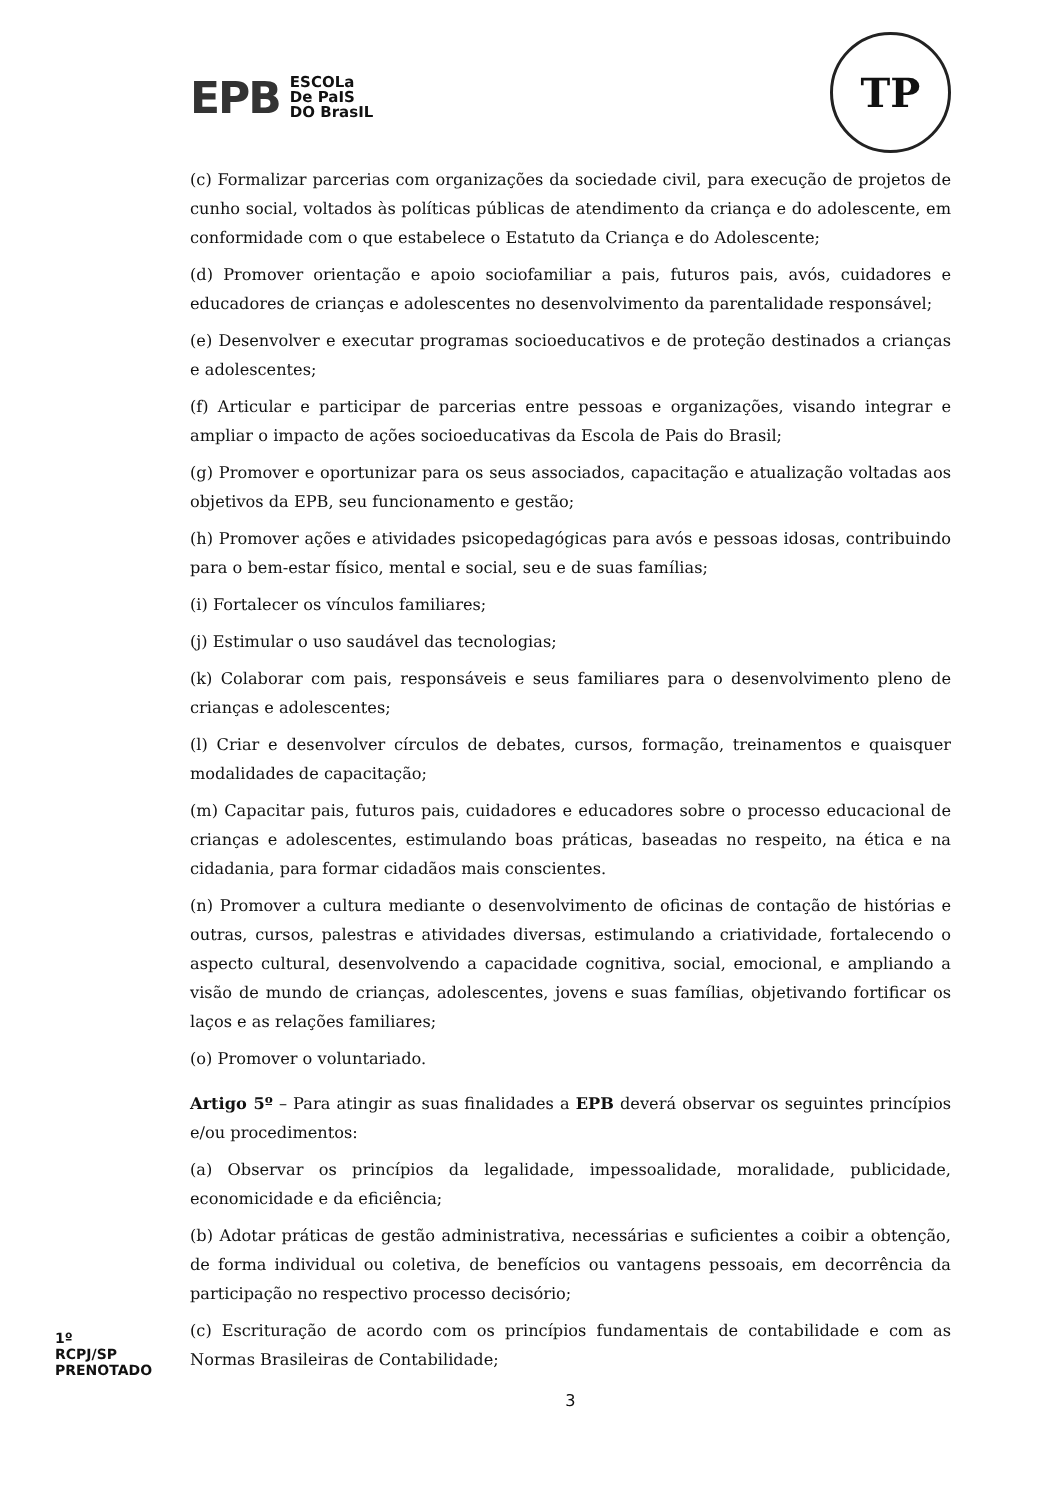EPB
ESCOLa
De PaIS
DO BrasIL
TP
(c) Formalizar parcerias com organizações da sociedade civil, para execução de projetos de cunho social, voltados às políticas públicas de atendimento da criança e do adolescente, em conformidade com o que estabelece o Estatuto da Criança e do Adolescente;
(d) Promover orientação e apoio sociofamiliar a pais, futuros pais, avós, cuidadores e educadores de crianças e adolescentes no desenvolvimento da parentalidade responsável;
(e) Desenvolver e executar programas socioeducativos e de proteção destinados a crianças e adolescentes;
(f) Articular e participar de parcerias entre pessoas e organizações, visando integrar e ampliar o impacto de ações socioeducativas da Escola de Pais do Brasil;
(g) Promover e oportunizar para os seus associados, capacitação e atualização voltadas aos objetivos da EPB, seu funcionamento e gestão;
(h) Promover ações e atividades psicopedagógicas para avós e pessoas idosas, contribuindo para o bem-estar físico, mental e social, seu e de suas famílias;
(i) Fortalecer os vínculos familiares;
(j) Estimular o uso saudável das tecnologias;
(k) Colaborar com pais, responsáveis e seus familiares para o desenvolvimento pleno de crianças e adolescentes;
(l) Criar e desenvolver círculos de debates, cursos, formação, treinamentos e quaisquer modalidades de capacitação;
(m) Capacitar pais, futuros pais, cuidadores e educadores sobre o processo educacional de crianças e adolescentes, estimulando boas práticas, baseadas no respeito, na ética e na cidadania, para formar cidadãos mais conscientes.
(n) Promover a cultura mediante o desenvolvimento de oficinas de contação de histórias e outras, cursos, palestras e atividades diversas, estimulando a criatividade, fortalecendo o aspecto cultural, desenvolvendo a capacidade cognitiva, social, emocional, e ampliando a visão de mundo de crianças, adolescentes, jovens e suas famílias, objetivando fortificar os laços e as relações familiares;
(o) Promover o voluntariado.
Artigo 5º – Para atingir as suas finalidades a EPB deverá observar os seguintes princípios e/ou procedimentos:
(a) Observar os princípios da legalidade, impessoalidade, moralidade, publicidade, economicidade e da eficiência;
(b) Adotar práticas de gestão administrativa, necessárias e suficientes a coibir a obtenção, de forma individual ou coletiva, de benefícios ou vantagens pessoais, em decorrência da participação no respectivo processo decisório;
(c) Escrituração de acordo com os princípios fundamentais de contabilidade e com as Normas Brasileiras de Contabilidade;
3
1º RCPJ/SP PRENOTADO